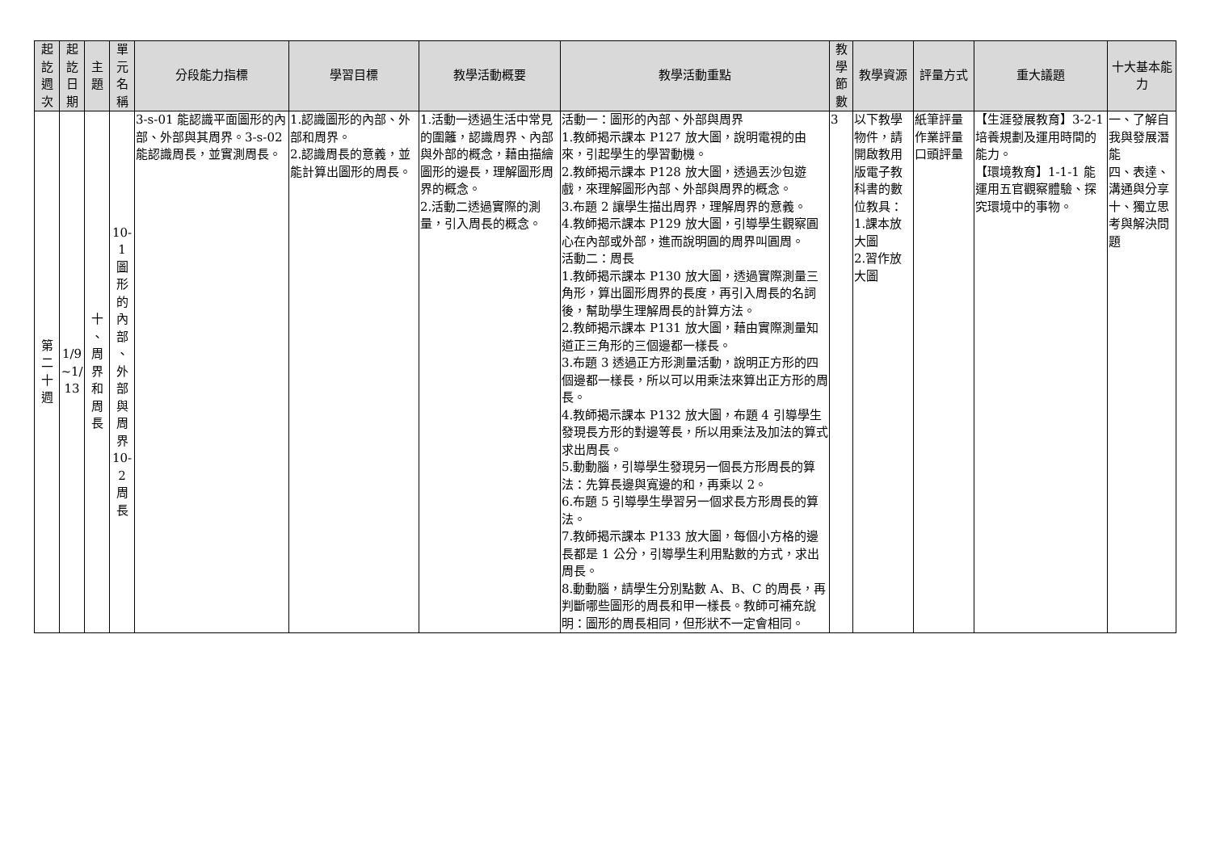| 起 訖 週 次 | 起 訖 日 期 | 主 題 | 單 元 名 稱 | 分段能力指標 | 學習目標 | 教學活動概要 | 教學活動重點 | 教 學 節 數 | 教學資源 | 評量方式 | 重大議題 | 十大基本能力 |
| --- | --- | --- | --- | --- | --- | --- | --- | --- | --- | --- | --- | --- |
| 第 二 十 週 | 1/9 ~1/ 13 | 十 、 周 界 和 周 長 | 10- 1 圖 形 的 內 部 、 外 部 與 周 界 10- 2 周 長 | 3-s-01 能認識平面圖形的內部、外部與其周界。3-s-02 能認識周長，並實測周長。 | 1.認識圖形的內部、外部和周界。 2.認識周長的意義，並能計算出圖形的周長。 | 1.活動一透過生活中常見的圍籬，認識周界、內部與外部的概念，藉由描繪圖形的邊長，理解圖形周界的概念。 2.活動二透過實際的測量，引入周長的概念。 | 活動一：圖形的內部、外部與周界 1.教師揭示課本 P127 放大圖，說明電視的由來，引起學生的學習動機。 2.教師揭示課本 P128 放大圖，透過丟沙包遊戲，來理解圖形內部、外部與周界的概念。 3.布題 2 讓學生描出周界，理解周界的意義。 4.教師揭示課本 P129 放大圖，引導學生觀察圓心在內部或外部，進而說明圓的周界叫圓周。 活動二：周長 1.教師揭示課本 P130 放大圖，透過實際測量三角形，算出圖形周界的長度，再引入周長的名詞後，幫助學生理解周長的計算方法。 2.教師揭示課本 P131 放大圖，藉由實際測量知道正三角形的三個邊都一樣長。 3.布題 3 透過正方形測量活動，說明正方形的四個邊都一樣長，所以可以用乘法來算出正方形的周長。 4.教師揭示課本 P132 放大圖，布題 4 引導學生發現長方形的對邊等長，所以用乘法及加法的算式求出周長。 5.動動腦，引導學生發現另一個長方形周長的算法：先算長邊與寬邊的和，再乘以 2。 6.布題 5 引導學生學習另一個求長方形周長的算法。 7.教師揭示課本 P133 放大圖，每個小方格的邊長都是 1 公分，引導學生利用點數的方式，求出周長。 8.動動腦，請學生分別點數 A、B、C 的周長，再判斷哪些圖形的周長和甲一樣長。教師可補充說明：圖形的周長相同，但形狀不一定會相同。 | 3 | 以下教學物件，請開啟教用版電子教科書的數位教具： 1.課本放大圖 2.習作放大圖 | 紙筆評量 作業評量 口頭評量 | 【生涯發展教育】3-2-1 培養規劃及運用時間的能力。 【環境教育】1-1-1 能運用五官觀察體驗、探究環境中的事物。 | 一、了解自我與發展潛能 四、表達、溝通與分享 十、獨立思考與解決問題 |